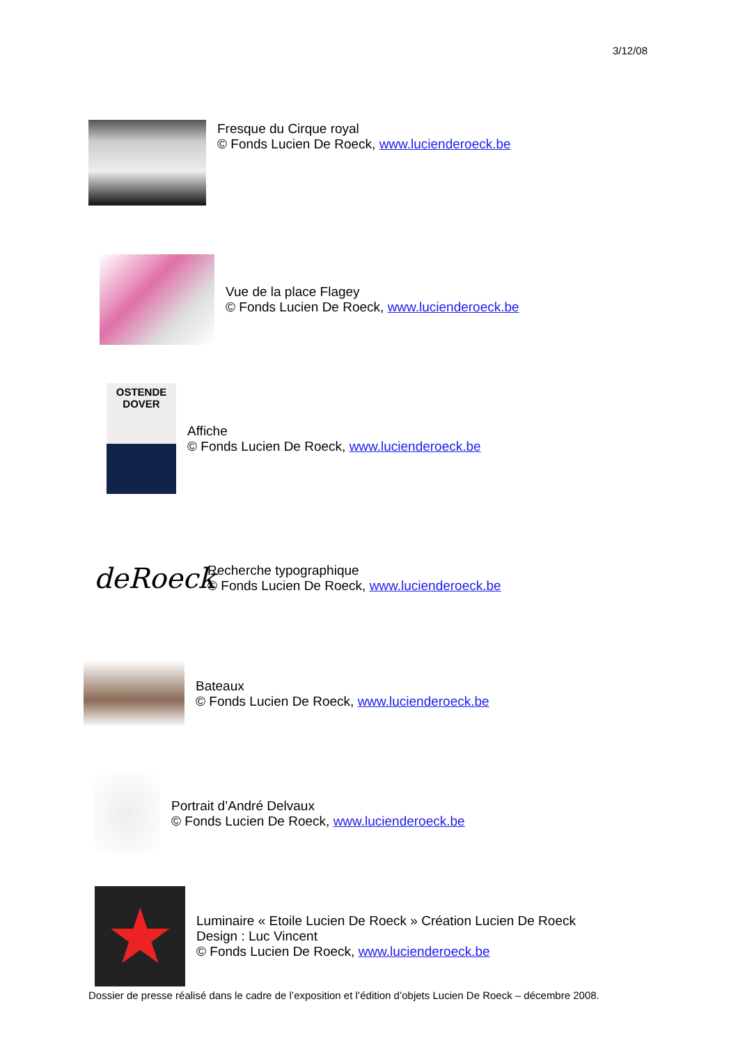3/12/08
Fresque du Cirque royal
© Fonds Lucien De Roeck, www.lucienderoeck.be
Vue de la place Flagey
© Fonds Lucien De Roeck, www.lucienderoeck.be
OSTENDE
DOVER
Affiche
© Fonds Lucien De Roeck, www.lucienderoeck.be
deRoeck
Recherche typographique
© Fonds Lucien De Roeck, www.lucienderoeck.be
Bateaux
© Fonds Lucien De Roeck, www.lucienderoeck.be
Portrait d’André Delvaux
© Fonds Lucien De Roeck, www.lucienderoeck.be
★
Luminaire « Etoile Lucien De Roeck » Création Lucien De Roeck
Design : Luc Vincent
© Fonds Lucien De Roeck, www.lucienderoeck.be
Dossier de presse réalisé dans le cadre de l’exposition et l’édition d’objets Lucien De Roeck – décembre 2008.